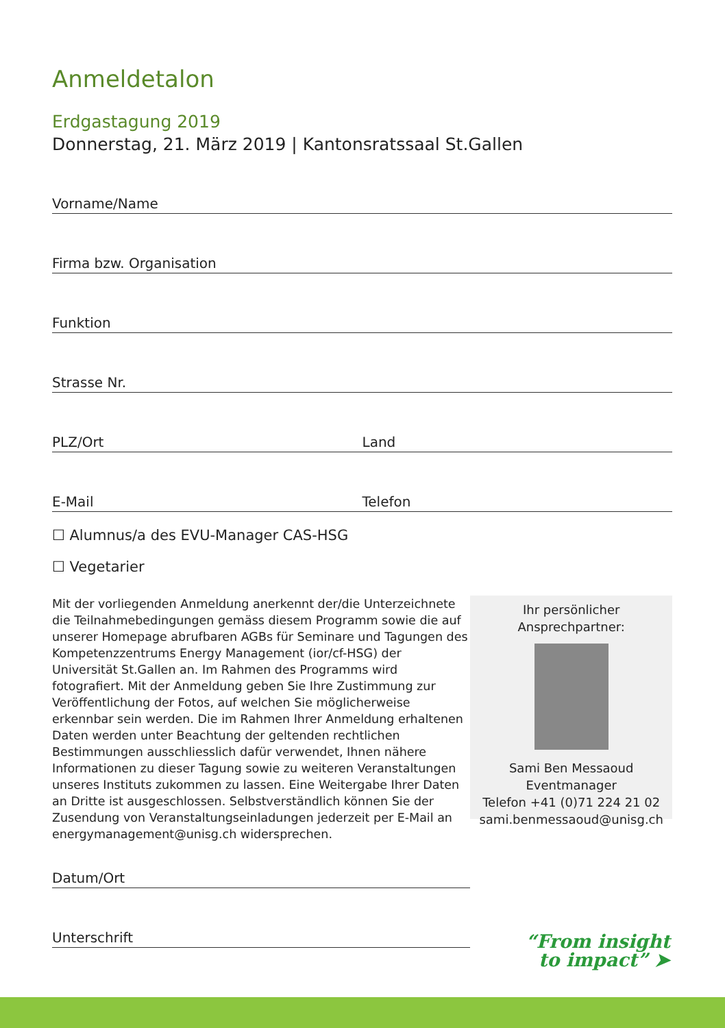Anmeldetalon
Erdgastagung 2019
Donnerstag, 21. März 2019 | Kantonsratssaal St.Gallen
Vorname/Name
Firma bzw. Organisation
Funktion
Strasse Nr.
PLZ/Ort Land
E-Mail Telefon
☐ Alumnus/a des EVU-Manager CAS-HSG
☐ Vegetarier
Mit der vorliegenden Anmeldung anerkennt der/die Unterzeichnete die Teilnahmebedingungen gemäss diesem Programm sowie die auf unserer Homepage abrufbaren AGBs für Seminare und Tagungen des Kompetenzzentrums Energy Management (ior/cf-HSG) der Universität St.Gallen an. Im Rahmen des Programms wird fotografiert. Mit der Anmeldung geben Sie Ihre Zustimmung zur Veröffentlichung der Fotos, auf welchen Sie möglicherweise erkennbar sein werden. Die im Rahmen Ihrer Anmeldung erhaltenen Daten werden unter Beachtung der geltenden rechtlichen Bestimmungen ausschliesslich dafür verwendet, Ihnen nähere Informationen zu dieser Tagung sowie zu weiteren Veranstaltungen unseres Instituts zukommen zu lassen. Eine Weitergabe Ihrer Daten an Dritte ist ausgeschlossen. Selbstverständlich können Sie der Zusendung von Veranstaltungseinladungen jederzeit per E-Mail an energymanagement@unisg.ch widersprechen.
Ihr persönlicher Ansprechpartner:
Sami Ben Messaoud
Eventmanager
Telefon +41 (0)71 224 21 02
sami.benmessaoud@unisg.ch
Datum/Ort
Unterschrift
“From insight
to impact” ➤